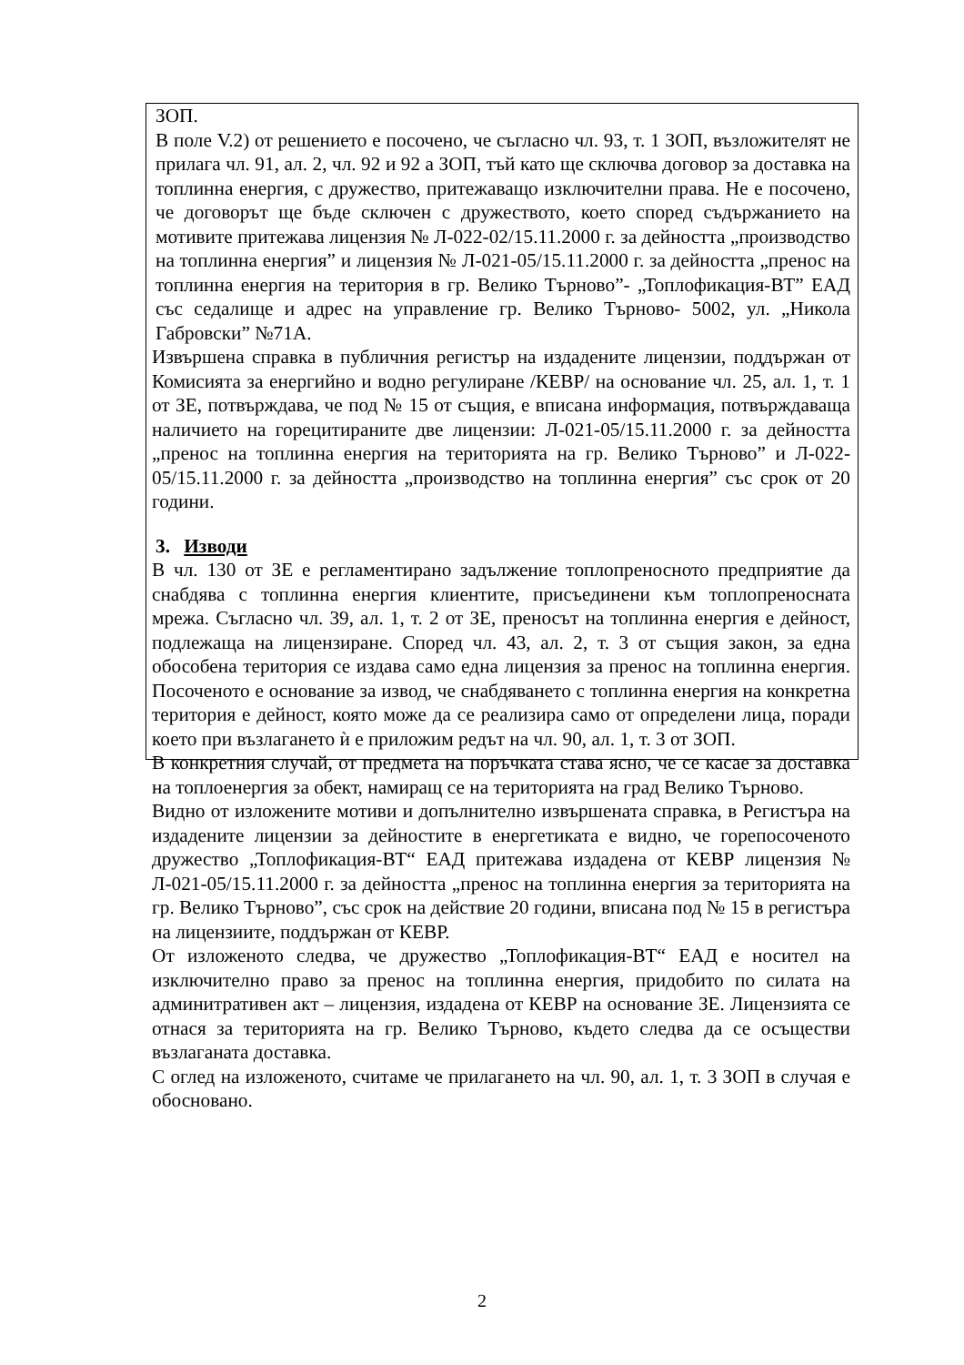ЗОП.
В поле V.2) от решението е посочено, че съгласно чл. 93, т. 1 ЗОП, възложителят не прилага чл. 91, ал. 2, чл. 92 и 92 а ЗОП, тъй като ще сключва договор за доставка на топлинна енергия, с дружество, притежаващо изключителни права. Не е посочено, че договорът ще бъде сключен с дружеството, което според съдържанието на мотивите притежава лицензия № Л-022-02/15.11.2000 г. за дейността „производство на топлинна енергия” и лицензия № Л-021-05/15.11.2000 г. за дейността „пренос на топлинна енергия на територия в гр. Велико Търново”- „Топлофикация-ВТ” ЕАД със седалище и адрес на управление гр. Велико Търново- 5002, ул. „Никола Габровски” №71А.
Извършена справка в публичния регистър на издадените лицензии, поддържан от Комисията за енергийно и водно регулиране /КЕВР/ на основание чл. 25, ал. 1, т. 1 от ЗЕ, потвърждава, че под № 15 от същия, е вписана информация, потвърждаваща наличието на горецитираните две лицензии: Л-021-05/15.11.2000 г. за дейността „пренос на топлинна енергия на територията на гр. Велико Търново” и Л-022-05/15.11.2000 г. за дейността „производство на топлинна енергия” със срок от 20 години.
3. Изводи
В чл. 130 от ЗЕ е регламентирано задължение топлопреносното предприятие да снабдява с топлинна енергия клиентите, присъединени към топлопреносната мрежа. Съгласно чл. 39, ал. 1, т. 2 от ЗЕ, преносът на топлинна енергия е дейност, подлежаща на лицензиране. Според чл. 43, ал. 2, т. 3 от същия закон, за една обособена територия се издава само една лицензия за пренос на топлинна енергия. Посоченото е основание за извод, че снабдяването с топлинна енергия на конкретна територия е дейност, която може да се реализира само от определени лица, поради което при възлагането ѝ е приложим редът на чл. 90, ал. 1, т. 3 от ЗОП.
В конкретния случай, от предмета на поръчката става ясно, че се касае за доставка на топлоенергия за обект, намиращ се на територията на град Велико Търново.
Видно от изложените мотиви и допълнително извършената справка, в Регистъра на издадените лицензии за дейностите в енергетиката е видно, че горепосоченото дружество „Топлофикация-ВТ“ ЕАД притежава издадена от КЕВР лицензия № Л-021-05/15.11.2000 г. за дейността „пренос на топлинна енергия за територията на гр. Велико Търново”, със срок на действие 20 години, вписана под № 15 в регистъра на лицензиите, поддържан от КЕВР.
От изложеното следва, че дружество „Топлофикация-ВТ“ ЕАД е носител на изключително право за пренос на топлинна енергия, придобито по силата на админитративен акт – лицензия, издадена от КЕВР на основание ЗЕ. Лицензията се отнася за територията на гр. Велико Търново, където следва да се осъществи възлаганата доставка.
С оглед на изложеното, считаме че прилагането на чл. 90, ал. 1, т. 3 ЗОП в случая е обосновано.
2